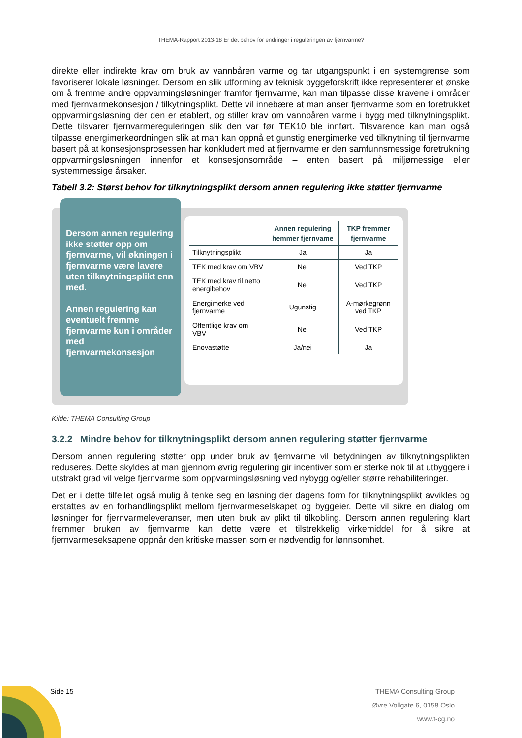THEMA-Rapport 2013-18 Er det behov for endringer i reguleringen av fjernvarme?
direkte eller indirekte krav om bruk av vannbåren varme og tar utgangspunkt i en systemgrense som favoriserer lokale løsninger. Dersom en slik utforming av teknisk byggeforskrift ikke representerer et ønske om å fremme andre oppvarmingsløsninger framfor fjernvarme, kan man tilpasse disse kravene i områder med fjernvarmekonsesjon / tilkytningsplikt. Dette vil innebære at man anser fjernvarme som en foretrukket oppvarmingsløsning der den er etablert, og stiller krav om vannbåren varme i bygg med tilknytningsplikt. Dette tilsvarer fjernvarmereguleringen slik den var før TEK10 ble innført. Tilsvarende kan man også tilpasse energimerkeordningen slik at man kan oppnå et gunstig energimerke ved tilknytning til fjernvarme basert på at konsesjonsprosessen har konkludert med at fjernvarme er den samfunnsmessige foretrukning oppvarmingsløsningen innenfor et konsesjonsområde – enten basert på miljømessige eller systemmessige årsaker.
Tabell 3.2: Størst behov for tilknytningsplikt dersom annen regulering ikke støtter fjernvarme
Dersom annen regulering ikke støtter opp om fjernvarme, vil økningen i fjernvarme være lavere uten tilknytningsplikt enn med.
Annen regulering kan eventuelt fremme fjernvarme kun i områder med fjernvarmekonsesjon
| | Annen regulering hemmer fjernvame | TKP fremmer fjernvarme |
| --- | --- | --- |
| Tilknytningsplikt | Ja | Ja |
| TEK med krav om VBV | Nei | Ved TKP |
| TEK med krav til netto energibehov | Nei | Ved TKP |
| Energimerke ved fjernvarme | Ugunstig | A-mørkegrønn ved TKP |
| Offentlige krav om VBV | Nei | Ved TKP |
| Enovastøtte | Ja/nei | Ja |
Kilde: THEMA Consulting Group
3.2.2 Mindre behov for tilknytningsplikt dersom annen regulering støtter fjernvarme
Dersom annen regulering støtter opp under bruk av fjernvarme vil betydningen av tilknytningsplikten reduseres. Dette skyldes at man gjennom øvrig regulering gir incentiver som er sterke nok til at utbyggere i utstrakt grad vil velge fjernvarme som oppvarmingsløsning ved nybygg og/eller større rehabiliteringer.
Det er i dette tilfellet også mulig å tenke seg en løsning der dagens form for tilknytningsplikt avvikles og erstattes av en forhandlingsplikt mellom fjernvarmeselskapet og byggeier. Dette vil sikre en dialog om løsninger for fjernvarmeleveranser, men uten bruk av plikt til tilkobling. Dersom annen regulering klart fremmer bruken av fjernvarme kan dette være et tilstrekkelig virkemiddel for å sikre at fjernvarmeseksapene oppnår den kritiske massen som er nødvendig for lønnsomhet.
Side 15
THEMA Consulting Group
Øvre Vollgate 6, 0158 Oslo
www.t-cg.no